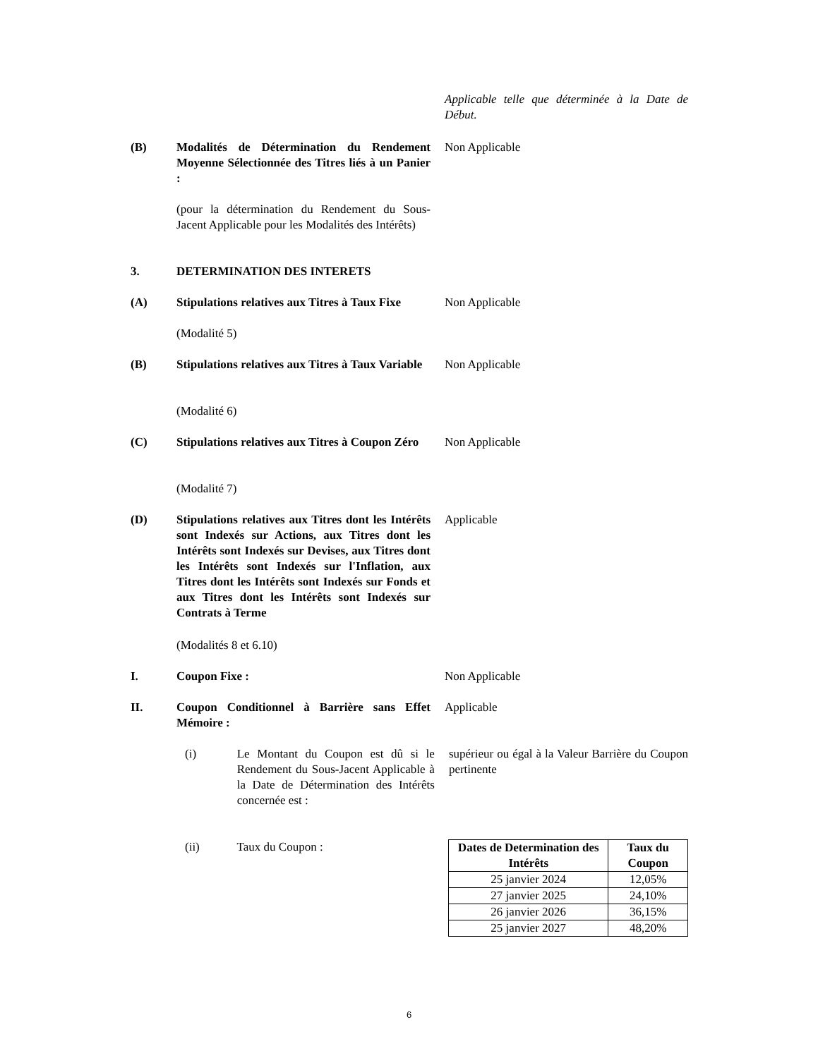Applicable telle que déterminée à la Date de Début.
(B) Modalités de Détermination du Rendement Moyenne Sélectionnée des Titres liés à un Panier :
Non Applicable
(pour la détermination du Rendement du Sous-Jacent Applicable pour les Modalités des Intérêts)
3. DETERMINATION DES INTERETS
(A) Stipulations relatives aux Titres à Taux Fixe
Non Applicable
(Modalité 5)
(B) Stipulations relatives aux Titres à Taux Variable
Non Applicable
(Modalité 6)
(C) Stipulations relatives aux Titres à Coupon Zéro
Non Applicable
(Modalité 7)
(D) Stipulations relatives aux Titres dont les Intérêts sont Indexés sur Actions, aux Titres dont les Intérêts sont Indexés sur Devises, aux Titres dont les Intérêts sont Indexés sur l'Inflation, aux Titres dont les Intérêts sont Indexés sur Fonds et aux Titres dont les Intérêts sont Indexés sur Contrats à Terme
Applicable
(Modalités 8 et 6.10)
I. Coupon Fixe : Non Applicable
II. Coupon Conditionnel à Barrière sans Effet Mémoire :
Applicable
(i) Le Montant du Coupon est dû si le Rendement du Sous-Jacent Applicable à la Date de Détermination des Intérêts concernée est :
supérieur ou égal à la Valeur Barrière du Coupon pertinente
(ii) Taux du Coupon :
| Dates de Determination des Intérêts | Taux du Coupon |
| --- | --- |
| 25 janvier 2024 | 12,05% |
| 27 janvier 2025 | 24,10% |
| 26 janvier 2026 | 36,15% |
| 25 janvier 2027 | 48,20% |
6